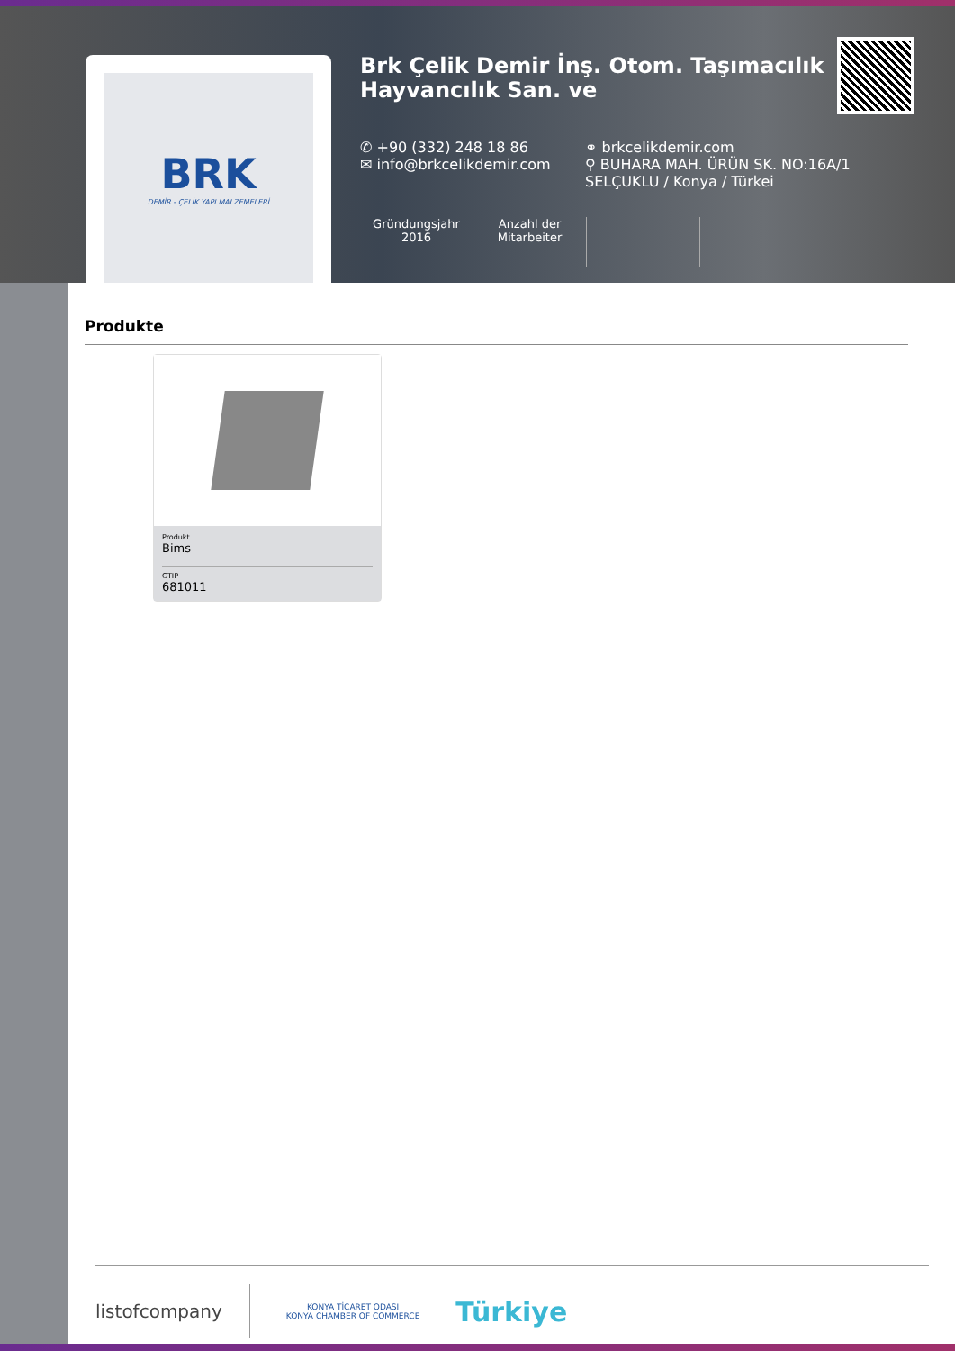BRK
DEMİR - ÇELİK YAPI MALZEMELERİ
Brk Çelik Demir İnş. Otom. Taşımacılık Hayvancılık San. ve
✆ +90 (332) 248 18 86
✉ info@brkcelikdemir.com
⚭ brkcelikdemir.com
⚲ BUHARA MAH. ÜRÜN SK. NO:16A/1 SELÇUKLU / Konya / Türkei
Gründungsjahr
2016
Anzahl der Mitarbeiter
Produkte
Produkt
Bims
GTIP
681011
listofcompany
KONYA TİCARET ODASI
KONYA CHAMBER OF COMMERCE
Türkiye